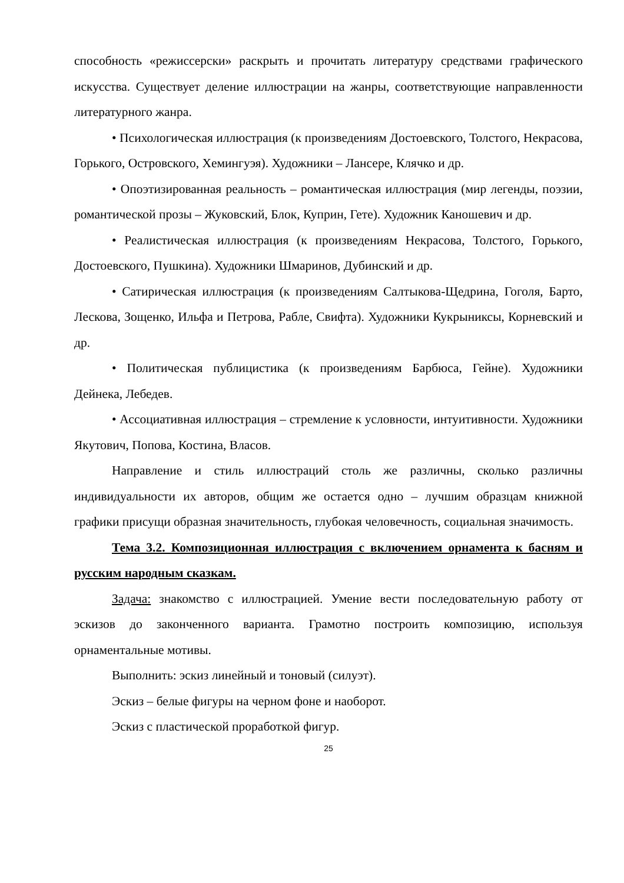способность «режиссерски» раскрыть и прочитать литературу средствами графического искусства. Существует деление иллюстрации на жанры, соответствующие направленности литературного жанра.
• Психологическая иллюстрация (к произведениям Достоевского, Толстого, Некрасова, Горького, Островского, Хемингуэя). Художники – Лансере, Клячко и др.
• Опоэтизированная реальность – романтическая иллюстрация (мир легенды, поэзии, романтической прозы – Жуковский, Блок, Куприн, Гете). Художник Каношевич и др.
• Реалистическая иллюстрация (к произведениям Некрасова, Толстого, Горького, Достоевского, Пушкина). Художники Шмаринов, Дубинский и др.
• Сатирическая иллюстрация (к произведениям Салтыкова-Щедрина, Гоголя, Барто, Лескова, Зощенко, Ильфа и Петрова, Рабле, Свифта). Художники Кукрыниксы, Корневский и др.
• Политическая публицистика (к произведениям Барбюса, Гейне). Художники Дейнека, Лебедев.
• Ассоциативная иллюстрация – стремление к условности, интуитивности. Художники Якутович, Попова, Костина, Власов.
Направление и стиль иллюстраций столь же различны, сколько различны индивидуальности их авторов, общим же остается одно – лучшим образцам книжной графики присущи образная значительность, глубокая человечность, социальная значимость.
Тема 3.2. Композиционная иллюстрация с включением орнамента к басням и русским народным сказкам.
Задача: знакомство с иллюстрацией. Умение вести последовательную работу от эскизов до законченного варианта. Грамотно построить композицию, используя орнаментальные мотивы.
Выполнить: эскиз линейный и тоновый (силуэт).
Эскиз – белые фигуры на черном фоне и наоборот.
Эскиз с пластической проработкой фигур.
25